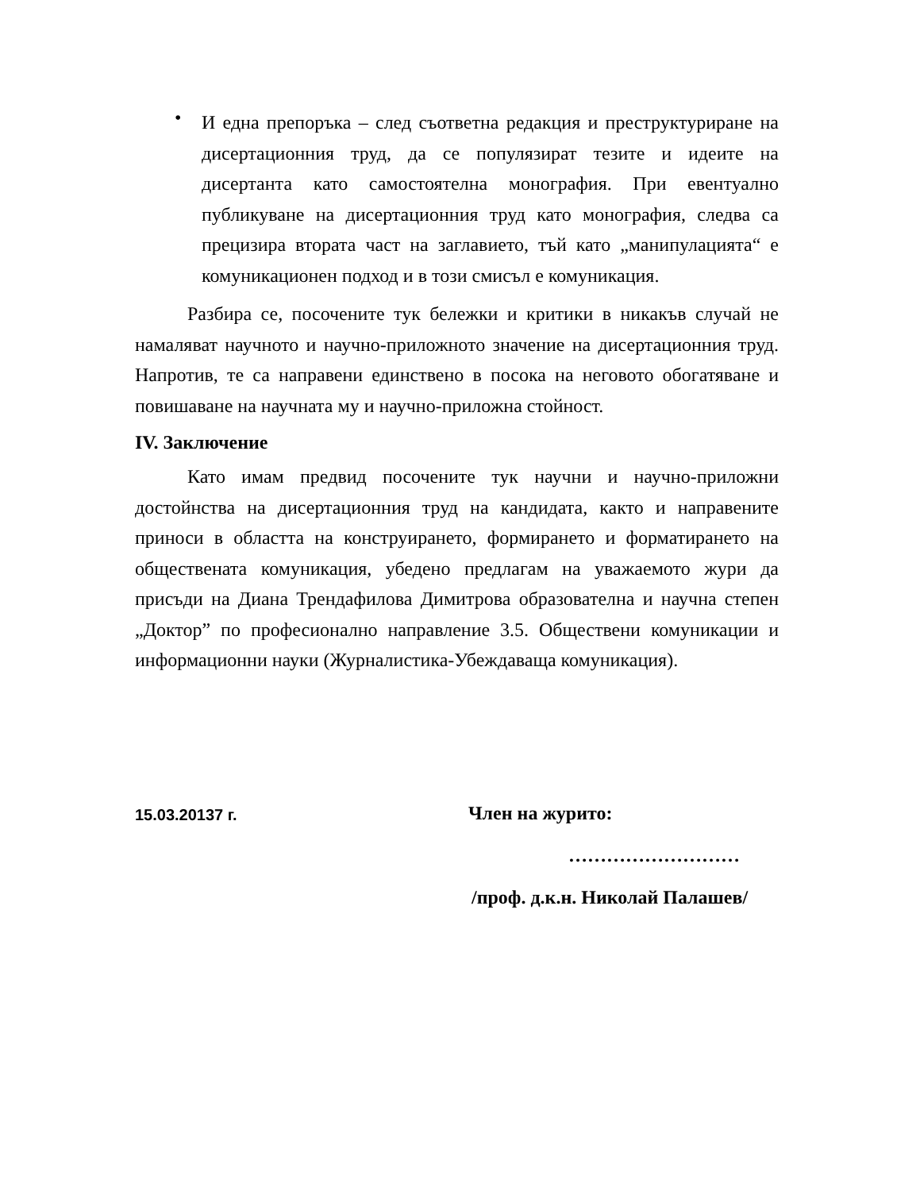•
И една препоръка – след съответна редакция и преструктуриране на дисертационния труд, да се популязират тезите и идеите на дисертанта като самостоятелна монография. При евентуално публикуване на дисертационния труд като монография, следва са прецизира втората част на заглавието, тъй като „манипулацията“ е комуникационен подход и в този смисъл е комуникация.
Разбира се, посочените тук бележки и критики в никакъв случай не намаляват научното и научно-приложното значение на дисертационния труд. Напротив, те са направени единствено в посока на неговото обогатяване и повишаване на научната му и научно-приложна стойност.
IV. Заключение
Като имам предвид посочените тук научни и научно-приложни достойнства на дисертационния труд на кандидата, както и направените приноси в областта на конструирането, формирането и форматирането на обществената комуникация, убедено предлагам на уважаемото жури да присъди на Диана Трендафилова Димитрова образователна и научна степен „Доктор” по професионално направление 3.5. Обществени комуникации и информационни науки (Журналистика-Убеждаваща комуникация).
15.03.20137 г.
Член на журито:
………………………
/проф. д.к.н. Николай Палашев/